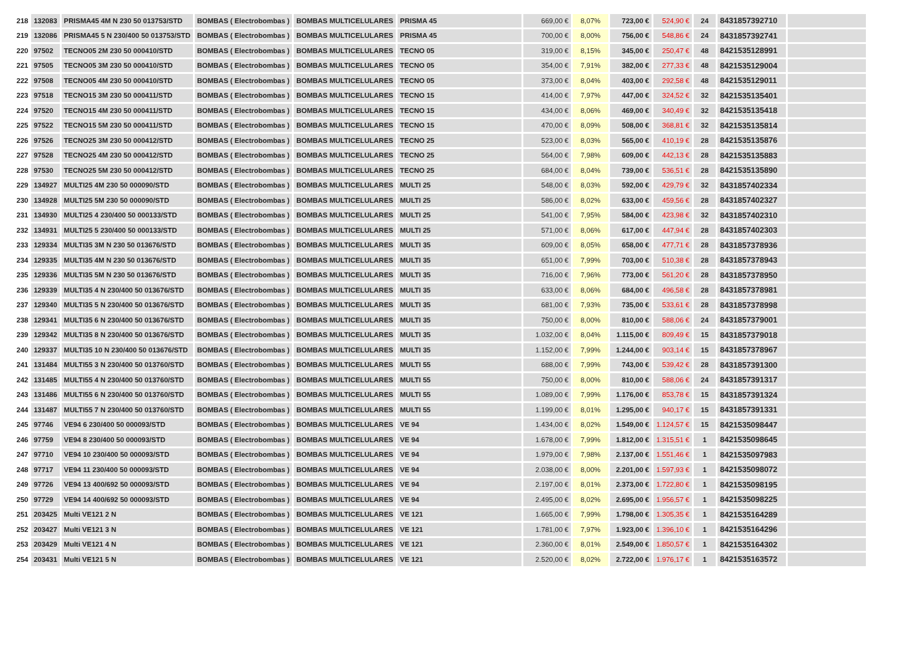| 218 | 132083 | PRISMA45 4M N 230 50 013753/STD | BOMBAS ( Electrobombas ) | BOMBAS MULTICELULARES | PRISMA 45 | 669,00 € | 8,07% | 723,00 € | 524,90 € | 24 | 8431857392710 | |
| 219 | 132086 | PRISMA45 5 N 230/400 50 013753/STD | BOMBAS ( Electrobombas ) | BOMBAS MULTICELULARES | PRISMA 45 | 700,00 € | 8,00% | 756,00 € | 548,86 € | 24 | 8431857392741 | |
| 220 | 97502 | TECNO05 2M 230 50 000410/STD | BOMBAS ( Electrobombas ) | BOMBAS MULTICELULARES | TECNO 05 | 319,00 € | 8,15% | 345,00 € | 250,47 € | 48 | 8421535128991 | |
| 221 | 97505 | TECNO05 3M 230 50 000410/STD | BOMBAS ( Electrobombas ) | BOMBAS MULTICELULARES | TECNO 05 | 354,00 € | 7,91% | 382,00 € | 277,33 € | 48 | 8421535129004 | |
| 222 | 97508 | TECNO05 4M 230 50 000410/STD | BOMBAS ( Electrobombas ) | BOMBAS MULTICELULARES | TECNO 05 | 373,00 € | 8,04% | 403,00 € | 292,58 € | 48 | 8421535129011 | |
| 223 | 97518 | TECNO15 3M 230 50 000411/STD | BOMBAS ( Electrobombas ) | BOMBAS MULTICELULARES | TECNO 15 | 414,00 € | 7,97% | 447,00 € | 324,52 € | 32 | 8421535135401 | |
| 224 | 97520 | TECNO15 4M 230 50 000411/STD | BOMBAS ( Electrobombas ) | BOMBAS MULTICELULARES | TECNO 15 | 434,00 € | 8,06% | 469,00 € | 340,49 € | 32 | 8421535135418 | |
| 225 | 97522 | TECNO15 5M 230 50 000411/STD | BOMBAS ( Electrobombas ) | BOMBAS MULTICELULARES | TECNO 15 | 470,00 € | 8,09% | 508,00 € | 368,81 € | 32 | 8421535135814 | |
| 226 | 97526 | TECNO25 3M 230 50 000412/STD | BOMBAS ( Electrobombas ) | BOMBAS MULTICELULARES | TECNO 25 | 523,00 € | 8,03% | 565,00 € | 410,19 € | 28 | 8421535135876 | |
| 227 | 97528 | TECNO25 4M 230 50 000412/STD | BOMBAS ( Electrobombas ) | BOMBAS MULTICELULARES | TECNO 25 | 564,00 € | 7,98% | 609,00 € | 442,13 € | 28 | 8421535135883 | |
| 228 | 97530 | TECNO25 5M 230 50 000412/STD | BOMBAS ( Electrobombas ) | BOMBAS MULTICELULARES | TECNO 25 | 684,00 € | 8,04% | 739,00 € | 536,51 € | 28 | 8421535135890 | |
| 229 | 134927 | MULTI25 4M 230 50 000090/STD | BOMBAS ( Electrobombas ) | BOMBAS MULTICELULARES | MULTI 25 | 548,00 € | 8,03% | 592,00 € | 429,79 € | 32 | 8431857402334 | |
| 230 | 134928 | MULTI25 5M 230 50 000090/STD | BOMBAS ( Electrobombas ) | BOMBAS MULTICELULARES | MULTI 25 | 586,00 € | 8,02% | 633,00 € | 459,56 € | 28 | 8431857402327 | |
| 231 | 134930 | MULTI25 4 230/400 50 000133/STD | BOMBAS ( Electrobombas ) | BOMBAS MULTICELULARES | MULTI 25 | 541,00 € | 7,95% | 584,00 € | 423,98 € | 32 | 8431857402310 | |
| 232 | 134931 | MULTI25 5 230/400 50 000133/STD | BOMBAS ( Electrobombas ) | BOMBAS MULTICELULARES | MULTI 25 | 571,00 € | 8,06% | 617,00 € | 447,94 € | 28 | 8431857402303 | |
| 233 | 129334 | MULTI35 3M N 230 50 013676/STD | BOMBAS ( Electrobombas ) | BOMBAS MULTICELULARES | MULTI 35 | 609,00 € | 8,05% | 658,00 € | 477,71 € | 28 | 8431857378936 | |
| 234 | 129335 | MULTI35 4M N 230 50 013676/STD | BOMBAS ( Electrobombas ) | BOMBAS MULTICELULARES | MULTI 35 | 651,00 € | 7,99% | 703,00 € | 510,38 € | 28 | 8431857378943 | |
| 235 | 129336 | MULTI35 5M N 230 50 013676/STD | BOMBAS ( Electrobombas ) | BOMBAS MULTICELULARES | MULTI 35 | 716,00 € | 7,96% | 773,00 € | 561,20 € | 28 | 8431857378950 | |
| 236 | 129339 | MULTI35 4 N 230/400 50 013676/STD | BOMBAS ( Electrobombas ) | BOMBAS MULTICELULARES | MULTI 35 | 633,00 € | 8,06% | 684,00 € | 496,58 € | 28 | 8431857378981 | |
| 237 | 129340 | MULTI35 5 N 230/400 50 013676/STD | BOMBAS ( Electrobombas ) | BOMBAS MULTICELULARES | MULTI 35 | 681,00 € | 7,93% | 735,00 € | 533,61 € | 28 | 8431857378998 | |
| 238 | 129341 | MULTI35 6 N 230/400 50 013676/STD | BOMBAS ( Electrobombas ) | BOMBAS MULTICELULARES | MULTI 35 | 750,00 € | 8,00% | 810,00 € | 588,06 € | 24 | 8431857379001 | |
| 239 | 129342 | MULTI35 8 N 230/400 50 013676/STD | BOMBAS ( Electrobombas ) | BOMBAS MULTICELULARES | MULTI 35 | 1.032,00 € | 8,04% | 1.115,00 € | 809,49 € | 15 | 8431857379018 | |
| 240 | 129337 | MULTI35 10 N 230/400 50 013676/STD | BOMBAS ( Electrobombas ) | BOMBAS MULTICELULARES | MULTI 35 | 1.152,00 € | 7,99% | 1.244,00 € | 903,14 € | 15 | 8431857378967 | |
| 241 | 131484 | MULTI55 3 N 230/400 50 013760/STD | BOMBAS ( Electrobombas ) | BOMBAS MULTICELULARES | MULTI 55 | 688,00 € | 7,99% | 743,00 € | 539,42 € | 28 | 8431857391300 | |
| 242 | 131485 | MULTI55 4 N 230/400 50 013760/STD | BOMBAS ( Electrobombas ) | BOMBAS MULTICELULARES | MULTI 55 | 750,00 € | 8,00% | 810,00 € | 588,06 € | 24 | 8431857391317 | |
| 243 | 131486 | MULTI55 6 N 230/400 50 013760/STD | BOMBAS ( Electrobombas ) | BOMBAS MULTICELULARES | MULTI 55 | 1.089,00 € | 7,99% | 1.176,00 € | 853,78 € | 15 | 8431857391324 | |
| 244 | 131487 | MULTI55 7 N 230/400 50 013760/STD | BOMBAS ( Electrobombas ) | BOMBAS MULTICELULARES | MULTI 55 | 1.199,00 € | 8,01% | 1.295,00 € | 940,17 € | 15 | 8431857391331 | |
| 245 | 97746 | VE94 6 230/400 50 000093/STD | BOMBAS ( Electrobombas ) | BOMBAS MULTICELULARES | VE 94 | 1.434,00 € | 8,02% | 1.549,00 € | 1.124,57 € | 15 | 8421535098447 | |
| 246 | 97759 | VE94 8 230/400 50 000093/STD | BOMBAS ( Electrobombas ) | BOMBAS MULTICELULARES | VE 94 | 1.678,00 € | 7,99% | 1.812,00 € | 1.315,51 € | 1 | 8421535098645 | |
| 247 | 97710 | VE94 10 230/400 50 000093/STD | BOMBAS ( Electrobombas ) | BOMBAS MULTICELULARES | VE 94 | 1.979,00 € | 7,98% | 2.137,00 € | 1.551,46 € | 1 | 8421535097983 | |
| 248 | 97717 | VE94 11 230/400 50 000093/STD | BOMBAS ( Electrobombas ) | BOMBAS MULTICELULARES | VE 94 | 2.038,00 € | 8,00% | 2.201,00 € | 1.597,93 € | 1 | 8421535098072 | |
| 249 | 97726 | VE94 13 400/692 50 000093/STD | BOMBAS ( Electrobombas ) | BOMBAS MULTICELULARES | VE 94 | 2.197,00 € | 8,01% | 2.373,00 € | 1.722,80 € | 1 | 8421535098195 | |
| 250 | 97729 | VE94 14 400/692 50 000093/STD | BOMBAS ( Electrobombas ) | BOMBAS MULTICELULARES | VE 94 | 2.495,00 € | 8,02% | 2.695,00 € | 1.956,57 € | 1 | 8421535098225 | |
| 251 | 203425 | Multi VE121 2 N | BOMBAS ( Electrobombas ) | BOMBAS MULTICELULARES | VE 121 | 1.665,00 € | 7,99% | 1.798,00 € | 1.305,35 € | 1 | 8421535164289 | |
| 252 | 203427 | Multi VE121 3 N | BOMBAS ( Electrobombas ) | BOMBAS MULTICELULARES | VE 121 | 1.781,00 € | 7,97% | 1.923,00 € | 1.396,10 € | 1 | 8421535164296 | |
| 253 | 203429 | Multi VE121 4 N | BOMBAS ( Electrobombas ) | BOMBAS MULTICELULARES | VE 121 | 2.360,00 € | 8,01% | 2.549,00 € | 1.850,57 € | 1 | 8421535164302 | |
| 254 | 203431 | Multi VE121 5 N | BOMBAS ( Electrobombas ) | BOMBAS MULTICELULARES | VE 121 | 2.520,00 € | 8,02% | 2.722,00 € | 1.976,17 € | 1 | 8421535163572 | |